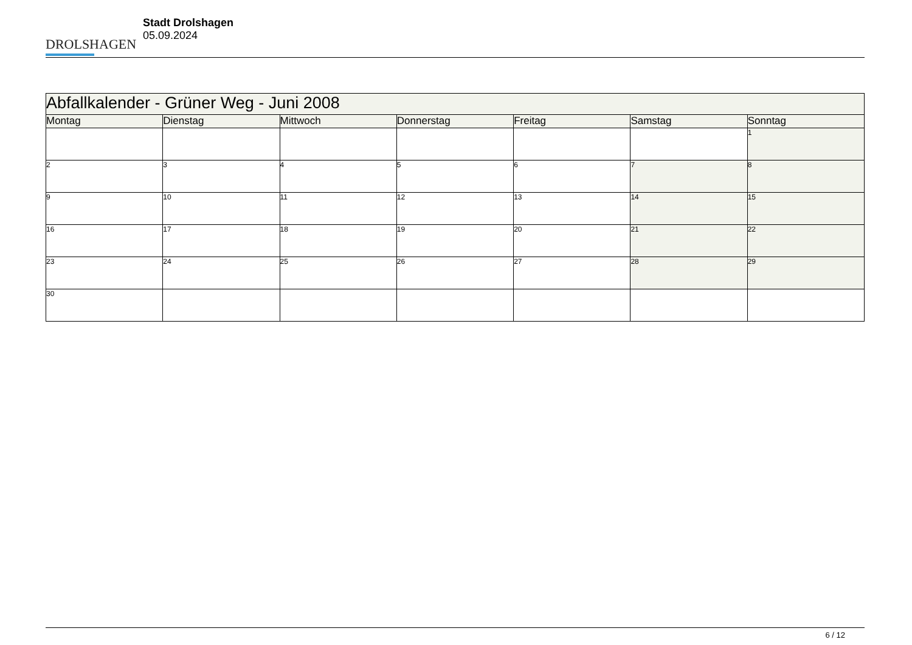DROLSHAGEN
Stadt Drolshagen
05.09.2024
| Abfallkalender - Grüner Weg - Juni 2008 | | | | | | |
| Montag | Dienstag | Mittwoch | Donnerstag | Freitag | Samstag | Sonntag |
| | | | | | | 1 |
| 2 | 3 | 4 | 5 | 6 | 7 | 8 |
| 9 | 10 | 11 | 12 | 13 | 14 | 15 |
| 16 | 17 | 18 | 19 | 20 | 21 | 22 |
| 23 | 24 | 25 | 26 | 27 | 28 | 29 |
| 30 | | | | | | |
6 / 12